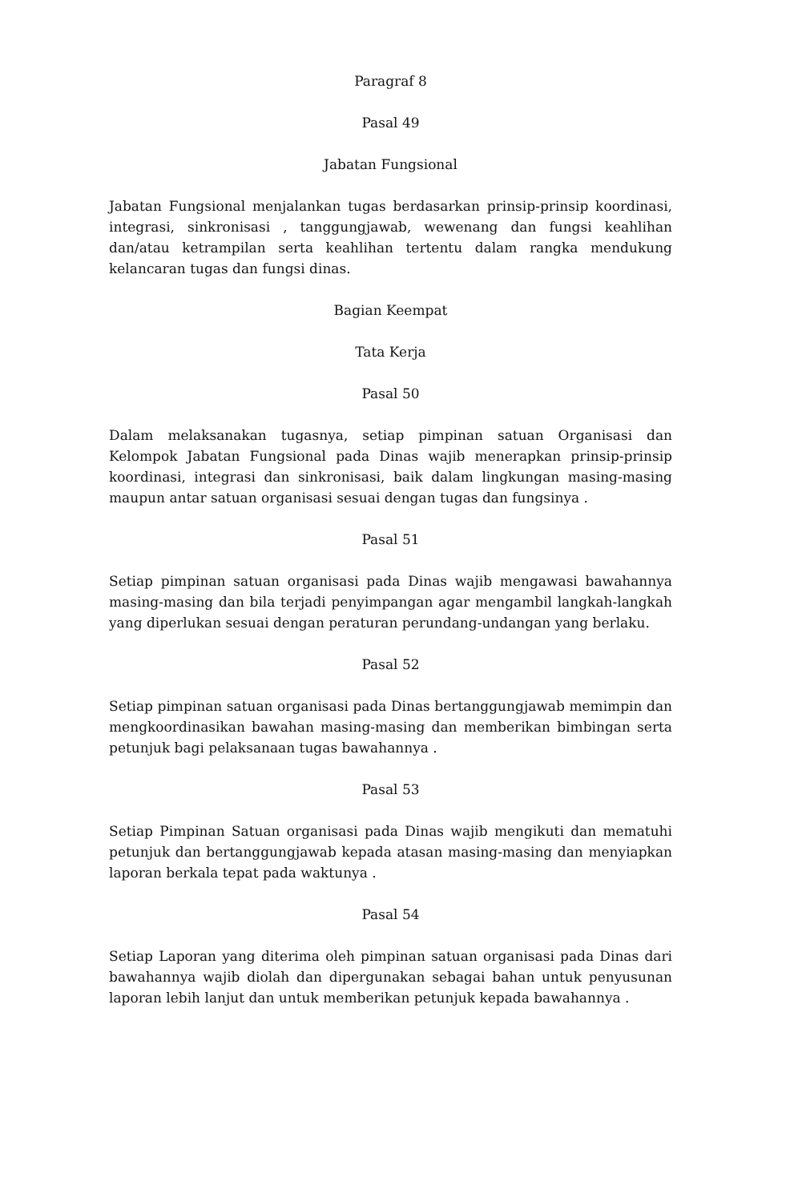Paragraf 8
Pasal 49
Jabatan Fungsional
Jabatan Fungsional menjalankan tugas berdasarkan prinsip-prinsip koordinasi, integrasi, sinkronisasi , tanggungjawab, wewenang dan fungsi keahlihan dan/atau ketrampilan serta keahlihan tertentu dalam rangka mendukung kelancaran tugas dan fungsi dinas.
Bagian Keempat
Tata Kerja
Pasal 50
Dalam melaksanakan tugasnya, setiap pimpinan satuan Organisasi dan Kelompok Jabatan Fungsional pada Dinas wajib menerapkan prinsip-prinsip koordinasi, integrasi dan sinkronisasi, baik dalam lingkungan masing-masing maupun antar satuan organisasi sesuai dengan tugas dan fungsinya .
Pasal 51
Setiap pimpinan satuan organisasi pada Dinas wajib mengawasi bawahannya masing-masing dan bila terjadi penyimpangan agar mengambil langkah-langkah yang diperlukan sesuai dengan peraturan perundang-undangan yang berlaku.
Pasal 52
Setiap pimpinan satuan organisasi pada Dinas bertanggungjawab memimpin dan mengkoordinasikan bawahan masing-masing dan memberikan bimbingan serta petunjuk bagi pelaksanaan tugas bawahannya .
Pasal 53
Setiap Pimpinan Satuan organisasi pada Dinas wajib mengikuti dan mematuhi petunjuk dan bertanggungjawab kepada atasan masing-masing dan menyiapkan laporan berkala tepat pada waktunya .
Pasal 54
Setiap Laporan yang diterima oleh pimpinan satuan organisasi pada Dinas dari bawahannya wajib diolah dan dipergunakan sebagai bahan untuk penyusunan laporan lebih lanjut dan untuk memberikan petunjuk kepada bawahannya .